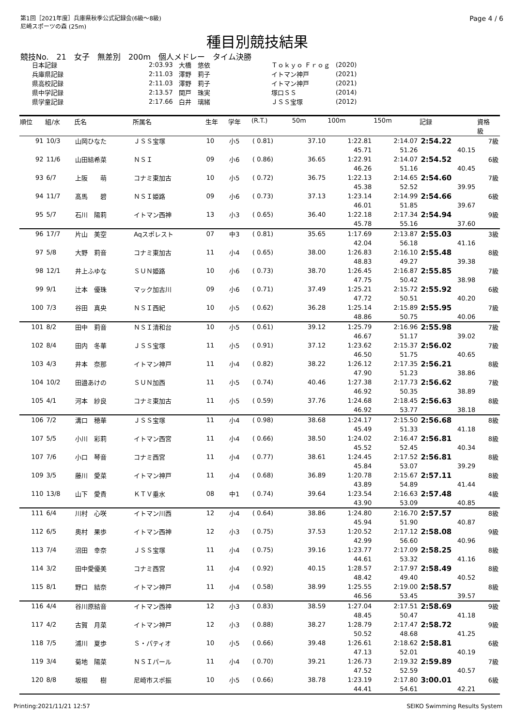第1回［2021年度］兵庫県秋季公式記録会(6級～8級)
尼崎スポーツの森 (25m)
Page 4 / 6
種目別競技結果
競技No.　21　女子　無差別　200m　個人メドレー　タイム決勝
| 日本記録 | 2:03.93 | 大橋 悠依 | Ｔｏｋｙｏ Ｆｒｏｇ | (2020) |
| 兵庫県記録 | 2:11.03 | 澤野 莉子 | イトマン神戸 | (2021) |
| 県高校記録 | 2:11.03 | 澤野 莉子 | イトマン神戸 | (2021) |
| 県中学記録 | 2:13.57 | 関戸 珠実 | 塚口ＳＳ | (2014) |
| 県学童記録 | 2:17.66 | 白井 璃緒 | ＪＳＳ宝塚 | (2012) |
| 順位 | 組/水 | 氏名 | 所属名 | 生年 | 学年 | (R.T.) | 50m | 100m | 150m | 記録 | 資格 級 |
| --- | --- | --- | --- | --- | --- | --- | --- | --- | --- | --- | --- |
| 91 | 10/3 | 山岡ひなた | ＪＳＳ宝塚 | 10 | 小5 | ( 0.81) | 37.10 | 1:22.81 | 2:14.07 | 2:54.22 | 7級 |
| | | | | | | | | 45.71 | 51.26 | 40.15 | |
| 92 | 11/6 | 山田結希菜 | ＮＳＩ | 09 | 小6 | ( 0.86) | 36.65 | 1:22.91 | 2:14.07 | 2:54.52 | 6級 |
| | | | | | | | | 46.26 | 51.16 | 40.45 | |
| 93 | 6/7 | 上阪 萌 | コナミ東加古 | 10 | 小5 | ( 0.72) | 36.75 | 1:22.13 | 2:14.65 | 2:54.60 | 7級 |
| | | | | | | | | 45.38 | 52.52 | 39.95 | |
| 94 | 11/7 | 髙馬 碧 | ＮＳＩ姫路 | 09 | 小6 | ( 0.73) | 37.13 | 1:23.14 | 2:14.99 | 2:54.66 | 6級 |
| | | | | | | | | 46.01 | 51.85 | 39.67 | |
| 95 | 5/7 | 石川 陽莉 | イトマン西神 | 13 | 小3 | ( 0.65) | 36.40 | 1:22.18 | 2:17.34 | 2:54.94 | 9級 |
| | | | | | | | | 45.78 | 55.16 | 37.60 | |
| 96 | 17/7 | 片山 美空 | Aqスポレスト | 07 | 中3 | ( 0.81) | 35.65 | 1:17.69 | 2:13.87 | 2:55.03 | 3級 |
| | | | | | | | | 42.04 | 56.18 | 41.16 | |
| 97 | 5/8 | 大野 莉音 | コナミ東加古 | 11 | 小4 | ( 0.65) | 38.00 | 1:26.83 | 2:16.10 | 2:55.48 | 8級 |
| | | | | | | | | 48.83 | 49.27 | 39.38 | |
| 98 | 12/1 | 井上ふゆな | ＳＵＮ姫路 | 10 | 小6 | ( 0.73) | 38.70 | 1:26.45 | 2:16.87 | 2:55.85 | 7級 |
| | | | | | | | | 47.75 | 50.42 | 38.98 | |
| 99 | 9/1 | 辻本 優珠 | マック加古川 | 09 | 小6 | ( 0.71) | 37.49 | 1:25.21 | 2:15.72 | 2:55.92 | 6級 |
| | | | | | | | | 47.72 | 50.51 | 40.20 | |
| 100 | 7/3 | 谷田 真央 | ＮＳＩ西紀 | 10 | 小5 | ( 0.62) | 36.28 | 1:25.14 | 2:15.89 | 2:55.95 | 7級 |
| | | | | | | | | 48.86 | 50.75 | 40.06 | |
| 101 | 8/2 | 田中 莉音 | ＮＳＩ清和台 | 10 | 小5 | ( 0.61) | 39.12 | 1:25.79 | 2:16.96 | 2:55.98 | 7級 |
| | | | | | | | | 46.67 | 51.17 | 39.02 | |
| 102 | 8/4 | 田内 冬華 | ＪＳＳ宝塚 | 11 | 小5 | ( 0.91) | 37.12 | 1:23.62 | 2:15.37 | 2:56.02 | 7級 |
| | | | | | | | | 46.50 | 51.75 | 40.65 | |
| 103 | 4/3 | 井本 奈那 | イトマン神戸 | 11 | 小4 | ( 0.82) | 38.22 | 1:26.12 | 2:17.35 | 2:56.21 | 8級 |
| | | | | | | | | 47.90 | 51.23 | 38.86 | |
| 104 | 10/2 | 田邉あけの | ＳＵＮ加西 | 11 | 小5 | ( 0.74) | 40.46 | 1:27.38 | 2:17.73 | 2:56.62 | 7級 |
| | | | | | | | | 46.92 | 50.35 | 38.89 | |
| 105 | 4/1 | 河本 紗良 | コナミ東加古 | 11 | 小5 | ( 0.59) | 37.76 | 1:24.68 | 2:18.45 | 2:56.63 | 8級 |
| | | | | | | | | 46.92 | 53.77 | 38.18 | |
| 106 | 7/2 | 溝口 穂華 | ＪＳＳ宝塚 | 11 | 小4 | ( 0.98) | 38.68 | 1:24.17 | 2:15.50 | 2:56.68 | 8級 |
| | | | | | | | | 45.49 | 51.33 | 41.18 | |
| 107 | 5/5 | 小川 彩莉 | イトマン西宮 | 11 | 小4 | ( 0.66) | 38.50 | 1:24.02 | 2:16.47 | 2:56.81 | 8級 |
| | | | | | | | | 45.52 | 52.45 | 40.34 | |
| 107 | 7/6 | 小口 琴音 | コナミ西宮 | 11 | 小4 | ( 0.77) | 38.61 | 1:24.45 | 2:17.52 | 2:56.81 | 8級 |
| | | | | | | | | 45.84 | 53.07 | 39.29 | |
| 109 | 3/5 | 藤川 愛菜 | イトマン神戸 | 11 | 小4 | ( 0.68) | 36.89 | 1:20.78 | 2:15.67 | 2:57.11 | 8級 |
| | | | | | | | | 43.89 | 54.89 | 41.44 | |
| 110 | 13/8 | 山下 愛貴 | ＫＴＶ垂水 | 08 | 中1 | ( 0.74) | 39.64 | 1:23.54 | 2:16.63 | 2:57.48 | 4級 |
| | | | | | | | | 43.90 | 53.09 | 40.85 | |
| 111 | 6/4 | 川村 心咲 | イトマン川西 | 12 | 小4 | ( 0.64) | 38.86 | 1:24.80 | 2:16.70 | 2:57.57 | 8級 |
| | | | | | | | | 45.94 | 51.90 | 40.87 | |
| 112 | 6/5 | 奥村 果歩 | イトマン西神 | 12 | 小3 | ( 0.75) | 37.53 | 1:20.52 | 2:17.12 | 2:58.08 | 9級 |
| | | | | | | | | 42.99 | 56.60 | 40.96 | |
| 113 | 7/4 | 沼田 幸奈 | ＪＳＳ宝塚 | 11 | 小4 | ( 0.75) | 39.16 | 1:23.77 | 2:17.09 | 2:58.25 | 8級 |
| | | | | | | | | 44.61 | 53.32 | 41.16 | |
| 114 | 3/2 | 田中愛優美 | コナミ西宮 | 11 | 小4 | ( 0.92) | 40.15 | 1:28.57 | 2:17.97 | 2:58.49 | 8級 |
| | | | | | | | | 48.42 | 49.40 | 40.52 | |
| 115 | 8/1 | 野口 結奈 | イトマン神戸 | 11 | 小4 | ( 0.58) | 38.99 | 1:25.55 | 2:19.00 | 2:58.57 | 8級 |
| | | | | | | | | 46.56 | 53.45 | 39.57 | |
| 116 | 4/4 | 谷川原結音 | イトマン西神 | 12 | 小3 | ( 0.83) | 38.59 | 1:27.04 | 2:17.51 | 2:58.69 | 9級 |
| | | | | | | | | 48.45 | 50.47 | 41.18 | |
| 117 | 4/2 | 古賀 月菜 | イトマン神戸 | 12 | 小3 | ( 0.88) | 38.27 | 1:28.79 | 2:17.47 | 2:58.72 | 9級 |
| | | | | | | | | 50.52 | 48.68 | 41.25 | |
| 118 | 7/5 | 浦川 夏歩 | Ｓ・パティオ | 10 | 小5 | ( 0.66) | 39.48 | 1:26.61 | 2:18.62 | 2:58.81 | 6級 |
| | | | | | | | | 47.13 | 52.01 | 40.19 | |
| 119 | 3/4 | 菊地 陽菜 | ＮＳＩパール | 11 | 小4 | ( 0.70) | 39.21 | 1:26.73 | 2:19.32 | 2:59.89 | 7級 |
| | | | | | | | | 47.52 | 52.59 | 40.57 | |
| 120 | 8/8 | 坂根 樹 | 尼崎市スポ振 | 10 | 小5 | ( 0.66) | 38.78 | 1:23.19 | 2:17.80 | 3:00.01 | 6級 |
| | | | | | | | | 44.41 | 54.61 | 42.21 | |
Printing:2021/11/21 12:57 SEIKO Swimming Results System